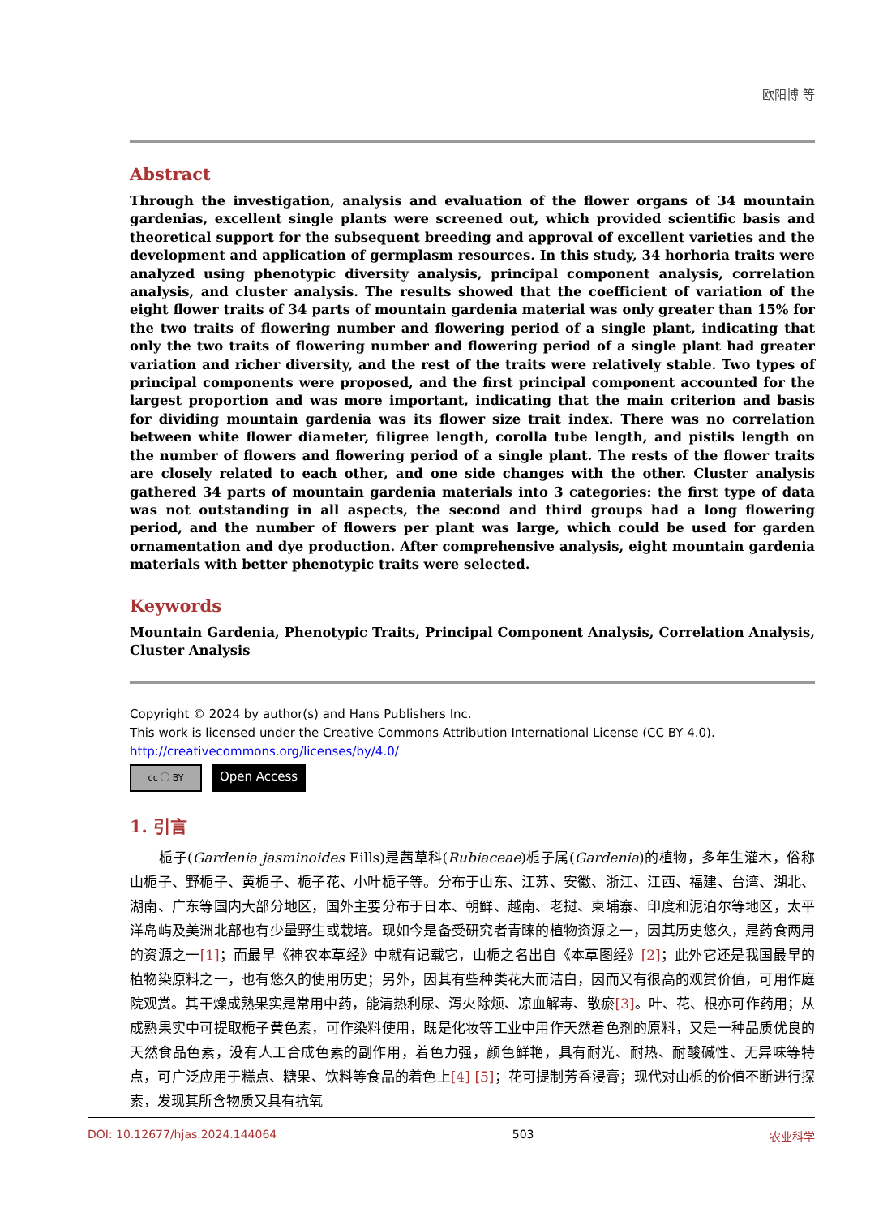欧阳博 等
Abstract
Through the investigation, analysis and evaluation of the flower organs of 34 mountain gardenias, excellent single plants were screened out, which provided scientific basis and theoretical support for the subsequent breeding and approval of excellent varieties and the development and application of germplasm resources. In this study, 34 horhoria traits were analyzed using phenotypic diversity analysis, principal component analysis, correlation analysis, and cluster analysis. The results showed that the coefficient of variation of the eight flower traits of 34 parts of mountain gardenia material was only greater than 15% for the two traits of flowering number and flowering period of a single plant, indicating that only the two traits of flowering number and flowering period of a single plant had greater variation and richer diversity, and the rest of the traits were relatively stable. Two types of principal components were proposed, and the first principal component accounted for the largest proportion and was more important, indicating that the main criterion and basis for dividing mountain gardenia was its flower size trait index. There was no correlation between white flower diameter, filigree length, corolla tube length, and pistils length on the number of flowers and flowering period of a single plant. The rests of the flower traits are closely related to each other, and one side changes with the other. Cluster analysis gathered 34 parts of mountain gardenia materials into 3 categories: the first type of data was not outstanding in all aspects, the second and third groups had a long flowering period, and the number of flowers per plant was large, which could be used for garden ornamentation and dye production. After comprehensive analysis, eight mountain gardenia materials with better phenotypic traits were selected.
Keywords
Mountain Gardenia, Phenotypic Traits, Principal Component Analysis, Correlation Analysis, Cluster Analysis
Copyright © 2024 by author(s) and Hans Publishers Inc.
This work is licensed under the Creative Commons Attribution International License (CC BY 4.0).
http://creativecommons.org/licenses/by/4.0/
cc ⓘ BY Open Access
1. 引言
栀子(Gardenia jasminoides Eills)是茜草科(Rubiaceae)栀子属(Gardenia)的植物，多年生灌木，俗称山栀子、野栀子、黄栀子、栀子花、小叶栀子等。分布于山东、江苏、安徽、浙江、江西、福建、台湾、湖北、湖南、广东等国内大部分地区，国外主要分布于日本、朝鲜、越南、老挝、柬埔寨、印度和泥泊尔等地区，太平洋岛屿及美洲北部也有少量野生或栽培。现如今是备受研究者青睐的植物资源之一，因其历史悠久，是药食两用的资源之一[1]；而最早《神农本草经》中就有记载它，山栀之名出自《本草图经》[2]；此外它还是我国最早的植物染原料之一，也有悠久的使用历史；另外，因其有些种类花大而洁白，因而又有很高的观赏价值，可用作庭院观赏。其干燥成熟果实是常用中药，能清热利尿、泻火除烦、凉血解毒、散瘀[3]。叶、花、根亦可作药用；从成熟果实中可提取栀子黄色素，可作染料使用，既是化妆等工业中用作天然着色剂的原料，又是一种品质优良的天然食品色素，没有人工合成色素的副作用，着色力强，颜色鲜艳，具有耐光、耐热、耐酸碱性、无异味等特点，可广泛应用于糕点、糖果、饮料等食品的着色上[4] [5]；花可提制芳香浸膏；现代对山栀的价值不断进行探索，发现其所含物质又具有抗氧
DOI: 10.12677/hjas.2024.144064 503 农业科学